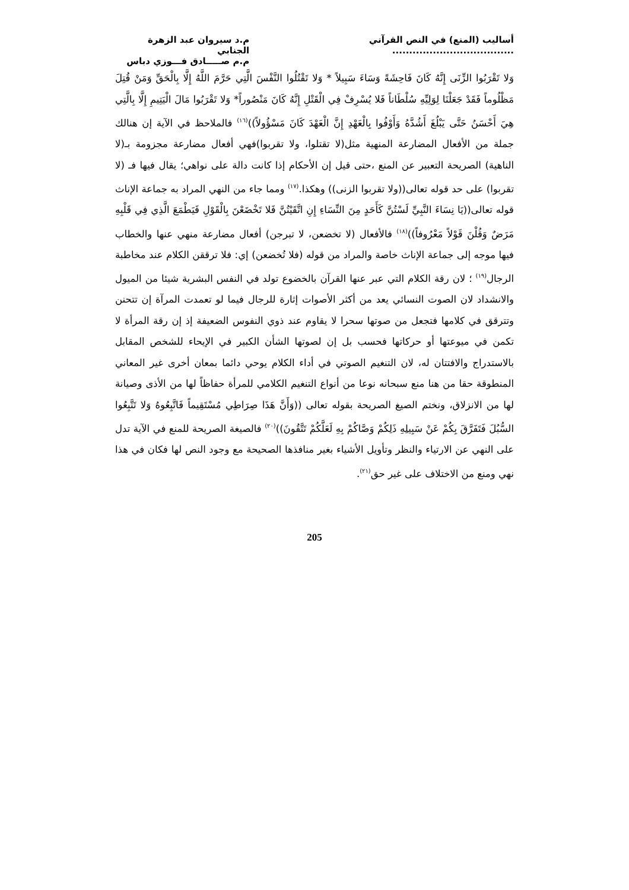أساليب (المنع) في النص القرآني ....................................
م.د سيروان عبد الزهرة الجنابي
م.م صـــــادق فـــوزي دباس
وَلا تَقْرَبُوا الزِّنَى إِنَّهُ كَانَ فَاحِشَةً وَسَاءَ سَبِيلاً * وَلا تَقْتُلُوا النَّفْسَ الَّتِي حَرَّمَ اللَّهُ إِلَّا بِالْحَقِّ وَمَنْ قُتِلَ مَظْلُوماً فَقَدْ جَعَلْنَا لِوَلِيِّهِ سُلْطَاناً فَلا يُسْرِفْ فِي الْقَتْلِ إِنَّهُ كَانَ مَنْصُوراً* وَلا تَقْرَبُوا مَالَ الْيَتِيمِ إِلَّا بِالَّتِي هِيَ أَحْسَنُ حَتَّى يَبْلُغَ أَشُدَّهُ وَأَوْفُوا بِالْعَهْدِ إِنَّ الْعَهْدَ كَانَ مَسْؤُولاً))<sup>(١٦)</sup> فالملاحظ في الآية إن هنالك جملة من الأفعال المضارعة المنهية مثل(لا تقتلوا، ولا تقربوا)فهي أفعال مضارعة مجزومة بـ(لا الناهية) الصريحة التعبير عن المنع ،حتى قيل إن الأحكام إذا كانت دالة على نواهي؛ يقال فيها فـ (لا تقربوا) على حد قوله تعالى((ولا تقربوا الزنى)) وهكذا.<sup>(١٧)</sup> ومما جاء من النهي المراد به جماعة الإناث قوله تعالى((يَا نِسَاءَ النَّبِيِّ لَسْتُنَّ كَأَحَدٍ مِنَ النِّسَاءِ إِنِ اتَّقَيْتُنَّ فَلا تَخْضَعْنَ بِالْقَوْلِ فَيَطْمَعَ الَّذِي فِي قَلْبِهِ مَرَضٌ وَقُلْنَ قَوْلاً مَعْرُوفاً))<sup>(١٨)</sup> فالأفعال (لا تخضعن، لا تبرجن) أفعال مضارعة منهي عنها والخطاب فيها موجه إلى جماعة الإناث خاصة والمراد من قوله (فلا تُخضعن) إي: فلا ترققن الكلام عند مخاطبة الرجال<sup>(١٩)</sup> ؛ لان رقة الكلام التي عبر عنها القرآن بالخضوع تولد في النفس البشرية شيئا من الميول والانشداد لان الصوت النسائي يعد من أكثر الأصوات إثارة للرجال فيما لو تعمدت المرآة إن تتحنن وتترقق في كلامها فتجعل من صوتها سحرا لا يقاوم عند ذوي النفوس الضعيفة إذ إن رقة المرأة لا تكمن في ميوعتها أو حركاتها فحسب بل إن لصوتها الشأن الكبير في الإيحاء للشخص المقابل بالاستدراج والافتتان له، لان التنغيم الصوتي في أداء الكلام يوحي دائما بمعان أخرى غير المعاني المنطوقة حقا من هنا منع سبحانه نوعا من أنواع التنغيم الكلامي للمرأة حفاظاً لها من الأذى وصيانة لها من الانزلاق، ونختم الصيغ الصريحة بقوله تعالى ((وَأَنَّ هَذَا صِرَاطِي مُسْتَقِيماً فَاتَّبِعُوهُ وَلا تَتَّبِعُوا السُّبُلَ فَتَفَرَّقَ بِكُمْ عَنْ سَبِيلِهِ ذَلِكُمْ وَصَّاكُمْ بِهِ لَعَلَّكُمْ تَتَّقُونَ))<sup>(٢٠)</sup> فالصيغة الصريحة للمنع في الآية تدل على النهي عن الارتياء والنظر وتأويل الأشياء بغير منافذها الصحيحة مع وجود النص لها فكان في هذا نهي ومنع من الاختلاف على غير حق<sup>(٢١)</sup>.
205